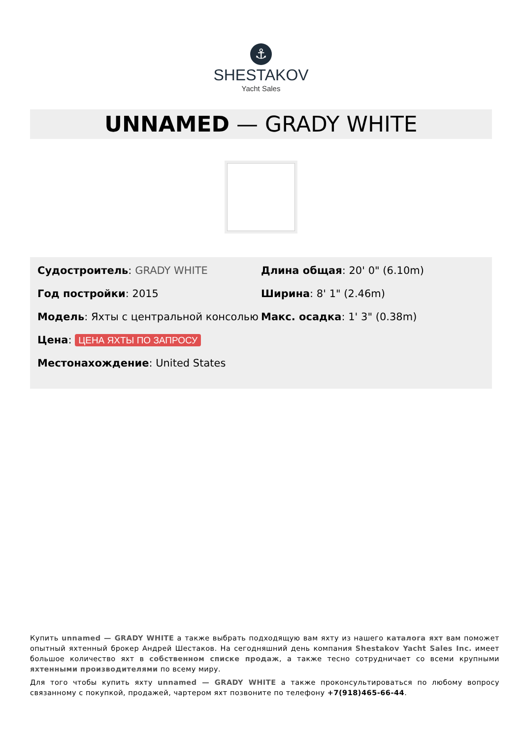⚓
SHESTAKOV
Yacht Sales
UNNAMED — GRADY WHITE
Судостроитель: GRADY WHITE
Год постройки: 2015
Модель: Яхты с центральной консолью
Цена: ЦЕНА ЯХТЫ ПО ЗАПРОСУ
Местонахождение: United States
Длина общая: 20' 0" (6.10m)
Ширина: 8' 1" (2.46m)
Макс. осадка: 1' 3" (0.38m)
Купить unnamed — GRADY WHITE а также выбрать подходящую вам яхту из нашего каталога яхт вам поможет опытный яхтенный брокер Андрей Шестаков. На сегодняшний день компания Shestakov Yacht Sales Inc. имеет большое количество яхт в собственном списке продаж, а также тесно сотрудничает со всеми крупными яхтенными производителями по всему миру.
Для того чтобы купить яхту unnamed — GRADY WHITE а также проконсультироваться по любому вопросу связанному с покупкой, продажей, чартером яхт позвоните по телефону +7(918)465-66-44.